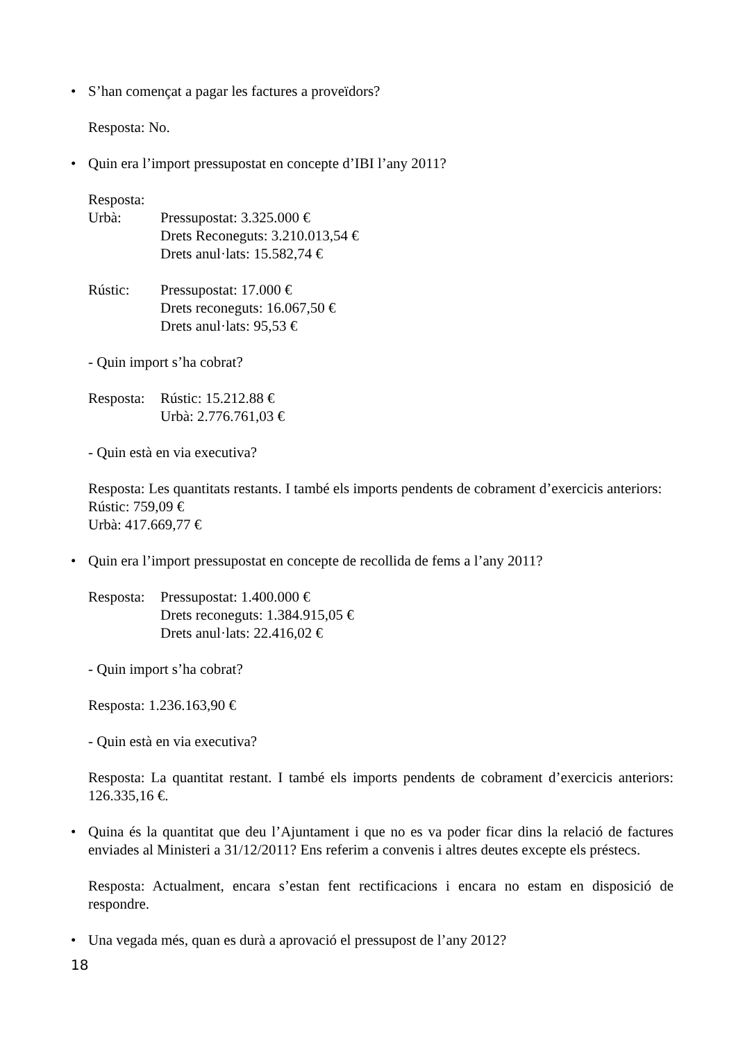• S’han començat a pagar les factures a proveïdors?
Resposta: No.
• Quin era l’import pressupostat en concepte d’IBI l’any 2011?
Resposta:
Urbà: Pressupostat: 3.325.000 €
Drets Reconeguts: 3.210.013,54 €
Drets anul·lats: 15.582,74 €
Rústic: Pressupostat: 17.000 €
Drets reconeguts: 16.067,50 €
Drets anul·lats: 95,53 €
- Quin import s’ha cobrat?
Resposta: Rústic: 15.212.88 €
Urbà: 2.776.761,03 €
- Quin està en via executiva?
Resposta: Les quantitats restants. I també els imports pendents de cobrament d’exercicis anteriors:
Rústic: 759,09 €
Urbà: 417.669,77 €
• Quin era l’import pressupostat en concepte de recollida de fems a l’any 2011?
Resposta: Pressupostat: 1.400.000 €
Drets reconeguts: 1.384.915,05 €
Drets anul·lats: 22.416,02 €
- Quin import s’ha cobrat?
Resposta: 1.236.163,90 €
- Quin està en via executiva?
Resposta: La quantitat restant. I també els imports pendents de cobrament d’exercicis anteriors: 126.335,16 €.
• Quina és la quantitat que deu l’Ajuntament i que no es va poder ficar dins la relació de factures enviades al Ministeri a 31/12/2011? Ens referim a convenis i altres deutes excepte els préstecs.
Resposta: Actualment, encara s’estan fent rectificacions i encara no estam en disposició de respondre.
• Una vegada més, quan es durà a aprovació el pressupost de l’any 2012?
18